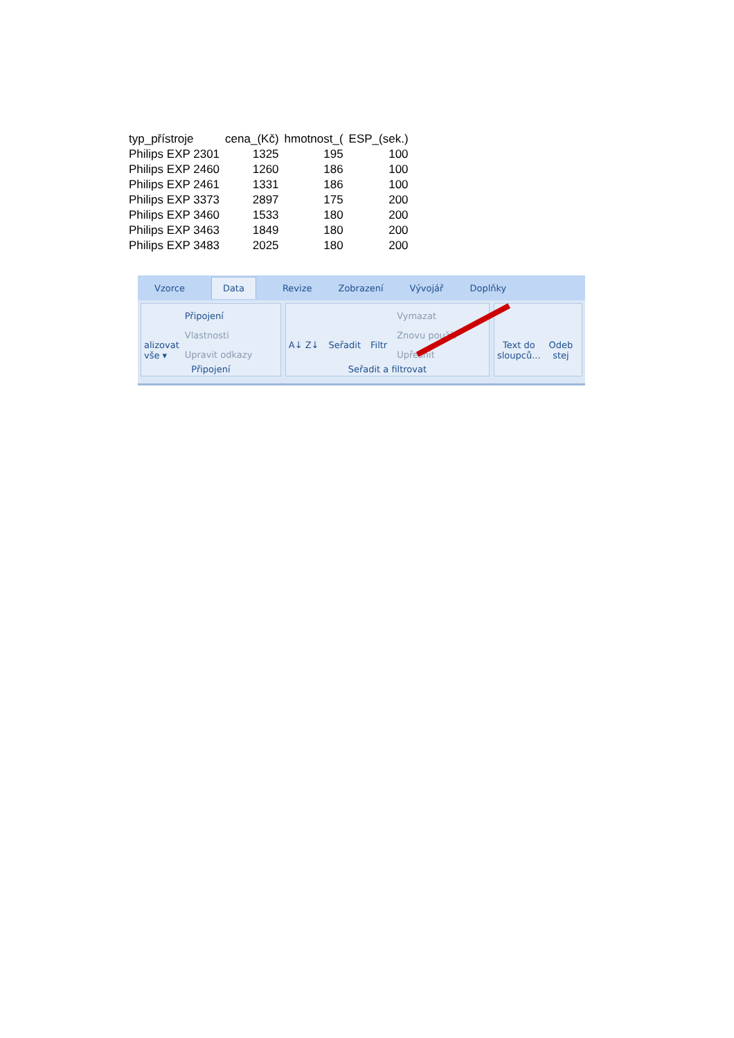| typ_přístroje | cena_(Kč) | hmotnost_( | ESP_(sek.) |
| Philips EXP 2301 | 1325 | 195 | 100 |
| Philips EXP 2460 | 1260 | 186 | 100 |
| Philips EXP 2461 | 1331 | 186 | 100 |
| Philips EXP 3373 | 2897 | 175 | 200 |
| Philips EXP 3460 | 1533 | 180 | 200 |
| Philips EXP 3463 | 1849 | 180 | 200 |
| Philips EXP 3483 | 2025 | 180 | 200 |
Vzorce Data Revize Zobrazení Vývojář Doplňky
alizovat
vše ▾
Připojení
Vlastnosti
Upravit odkazy
Připojení
A↓ Z↓ Seřadit Filtr Vymazat
Znovu použít
Upřesnit
Seřadit a filtrovat
Text do
sloupců... Odeb
stej